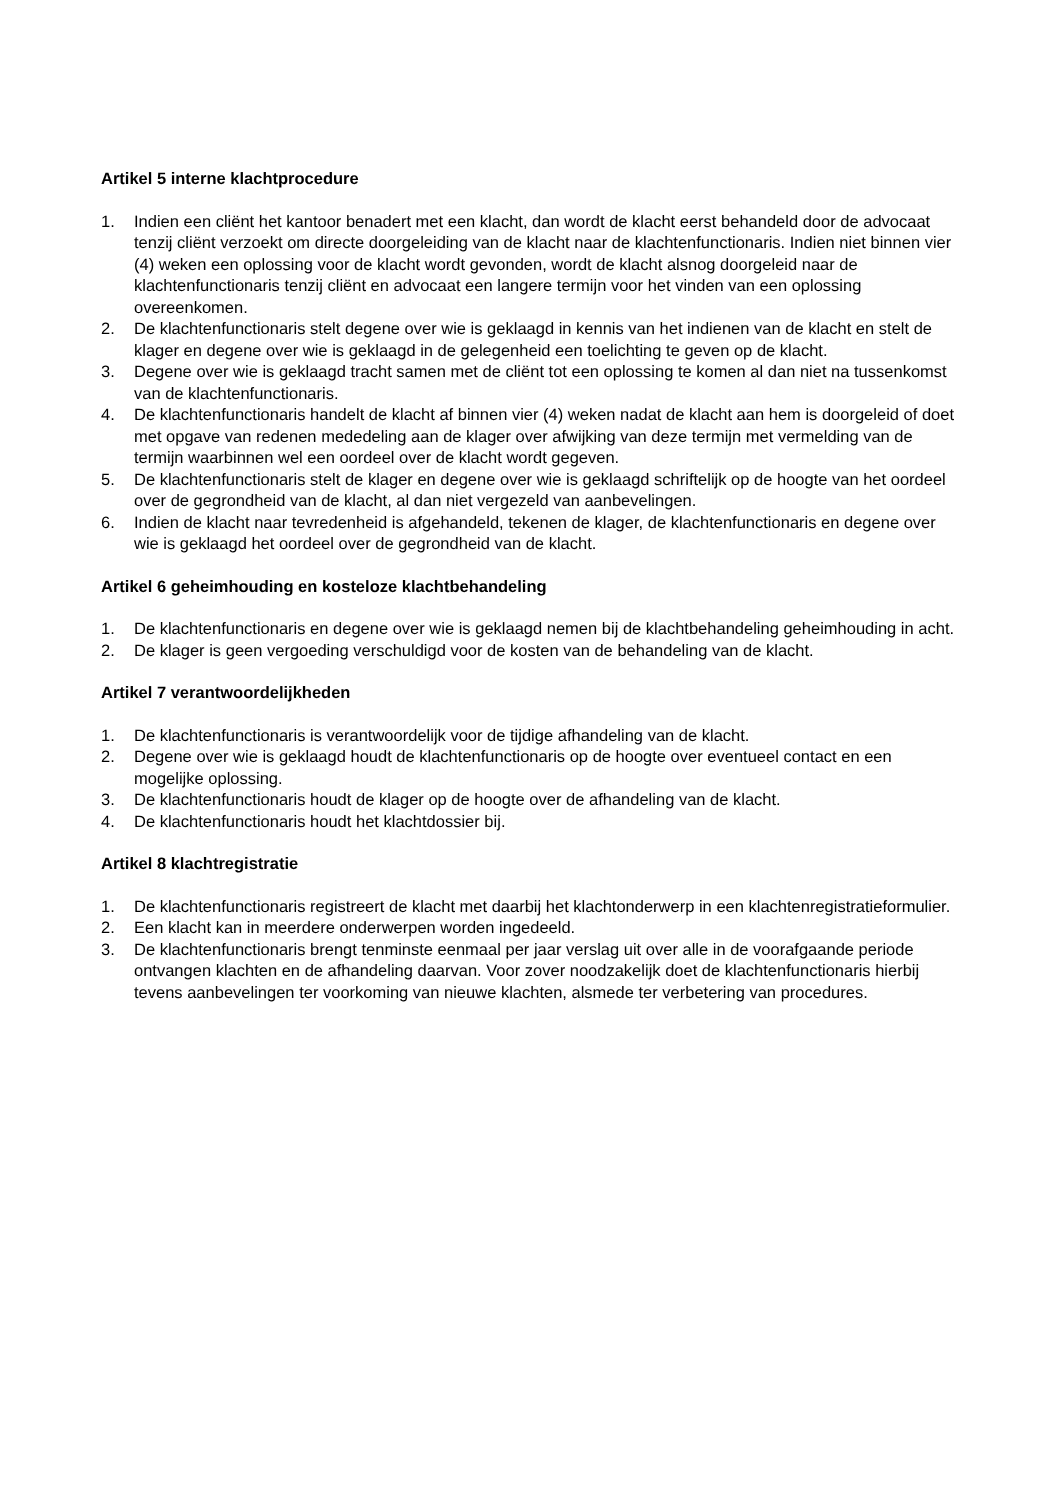Artikel 5 interne klachtprocedure
1. Indien een cliënt het kantoor benadert met een klacht, dan wordt de klacht eerst behandeld door de advocaat tenzij cliënt verzoekt om directe doorgeleiding van de klacht naar de klachtenfunctionaris. Indien niet binnen vier (4) weken een oplossing voor de klacht wordt gevonden, wordt de klacht alsnog doorgeleid naar de klachtenfunctionaris tenzij cliënt en advocaat een langere termijn voor het vinden van een oplossing overeenkomen.
2. De klachtenfunctionaris stelt degene over wie is geklaagd in kennis van het indienen van de klacht en stelt de klager en degene over wie is geklaagd in de gelegenheid een toelichting te geven op de klacht.
3. Degene over wie is geklaagd tracht samen met de cliënt tot een oplossing te komen al dan niet na tussenkomst van de klachtenfunctionaris.
4. De klachtenfunctionaris handelt de klacht af binnen vier (4) weken nadat de klacht aan hem is doorgeleid of doet met opgave van redenen mededeling aan de klager over afwijking van deze termijn met vermelding van de termijn waarbinnen wel een oordeel over de klacht wordt gegeven.
5. De klachtenfunctionaris stelt de klager en degene over wie is geklaagd schriftelijk op de hoogte van het oordeel over de gegrondheid van de klacht, al dan niet vergezeld van aanbevelingen.
6. Indien de klacht naar tevredenheid is afgehandeld, tekenen de klager, de klachtenfunctionaris en degene over wie is geklaagd het oordeel over de gegrondheid van de klacht.
Artikel 6 geheimhouding en kosteloze klachtbehandeling
1. De klachtenfunctionaris en degene over wie is geklaagd nemen bij de klachtbehandeling geheimhouding in acht.
2. De klager is geen vergoeding verschuldigd voor de kosten van de behandeling van de klacht.
Artikel 7 verantwoordelijkheden
1. De klachtenfunctionaris is verantwoordelijk voor de tijdige afhandeling van de klacht.
2. Degene over wie is geklaagd houdt de klachtenfunctionaris op de hoogte over eventueel contact en een mogelijke oplossing.
3. De klachtenfunctionaris houdt de klager op de hoogte over de afhandeling van de klacht.
4. De klachtenfunctionaris houdt het klachtdossier bij.
Artikel 8 klachtregistratie
1. De klachtenfunctionaris registreert de klacht met daarbij het klachtonderwerp in een klachtenregistratieformulier.
2. Een klacht kan in meerdere onderwerpen worden ingedeeld.
3. De klachtenfunctionaris brengt tenminste eenmaal per jaar verslag uit over alle in de voorafgaande periode ontvangen klachten en de afhandeling daarvan. Voor zover noodzakelijk doet de klachtenfunctionaris hierbij tevens aanbevelingen ter voorkoming van nieuwe klachten, alsmede ter verbetering van procedures.